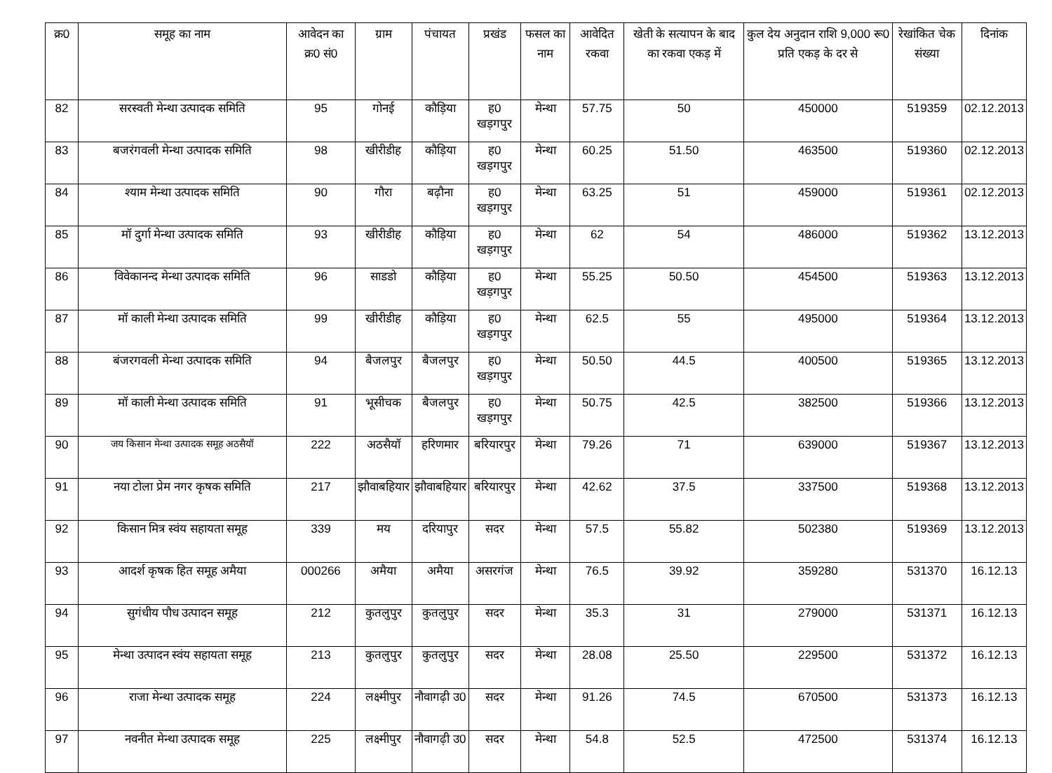| क्र0 | समूह का नाम | आवेदन का क्र0 सं0 | ग्राम | पंचायत | प्रखंड | फसल का नाम | आवेदित रकवा | खेती के सत्यापन के बाद का रकवा एकड़ में | कुल देय अनुदान राशि 9,000 रू0 प्रति एकड़ के दर से | रेखांकित चेक संख्या | दिनांक |
| --- | --- | --- | --- | --- | --- | --- | --- | --- | --- | --- | --- |
| 82 | सरस्वती मेन्था उत्पादक समिति | 95 | गोनई | कौड़िया | ह0 खड़गपुर | मेन्था | 57.75 | 50 | 450000 | 519359 | 02.12.2013 |
| 83 | बजरंगवली मेन्था उत्पादक समिति | 98 | खीरीडीह | कौड़िया | ह0 खड़गपुर | मेन्था | 60.25 | 51.50 | 463500 | 519360 | 02.12.2013 |
| 84 | श्याम मेन्था उत्पादक समिति | 90 | गौरा | बढ़ौना | ह0 खड़गपुर | मेन्था | 63.25 | 51 | 459000 | 519361 | 02.12.2013 |
| 85 | मॉ दुर्गा मेन्था उत्पादक समिति | 93 | खीरीडीह | कौड़िया | ह0 खड़गपुर | मेन्था | 62 | 54 | 486000 | 519362 | 13.12.2013 |
| 86 | विवेकानन्द मेन्था उत्पादक समिति | 96 | साडडो | कौड़िया | ह0 खड़गपुर | मेन्था | 55.25 | 50.50 | 454500 | 519363 | 13.12.2013 |
| 87 | मॉ काली मेन्था उत्पादक समिति | 99 | खीरीडीह | कौड़िया | ह0 खड़गपुर | मेन्था | 62.5 | 55 | 495000 | 519364 | 13.12.2013 |
| 88 | बंजरगवली मेन्था उत्पादक समिति | 94 | बैजलपुर | बैजलपुर | ह0 खड़गपुर | मेन्था | 50.50 | 44.5 | 400500 | 519365 | 13.12.2013 |
| 89 | मॉ काली मेन्था उत्पादक समिति | 91 | भूसीचक | बैजलपुर | ह0 खड़गपुर | मेन्था | 50.75 | 42.5 | 382500 | 519366 | 13.12.2013 |
| 90 | जय किसान मेन्था उत्पादक समूह अठसैयॉ | 222 | अठसैयॉ | हरिणमार | बरियारपुर | मेन्था | 79.26 | 71 | 639000 | 519367 | 13.12.2013 |
| 91 | नया टोला प्रेम नगर कृषक समिति | 217 | झौवाबहियार | झौवाबहियार | बरियारपुर | मेन्था | 42.62 | 37.5 | 337500 | 519368 | 13.12.2013 |
| 92 | किसान मित्र स्वंय सहायता समूह | 339 | मय | दरियापुर | सदर | मेन्था | 57.5 | 55.82 | 502380 | 519369 | 13.12.2013 |
| 93 | आदर्श कृषक हित समूह अमैया | 000266 | अमैया | अमैया | असरगंज | मेन्था | 76.5 | 39.92 | 359280 | 531370 | 16.12.13 |
| 94 | सुगंधीय पौध उत्पादन समूह | 212 | कुतलुपुर | कुतलुपुर | सदर | मेन्था | 35.3 | 31 | 279000 | 531371 | 16.12.13 |
| 95 | मेन्था उत्पादन स्वंय सहायता समूह | 213 | कुतलुपुर | कुतलुपुर | सदर | मेन्था | 28.08 | 25.50 | 229500 | 531372 | 16.12.13 |
| 96 | राजा मेन्था उत्पादक समूह | 224 | लक्ष्मीपुर | नौवागढ़ी उ0 | सदर | मेन्था | 91.26 | 74.5 | 670500 | 531373 | 16.12.13 |
| 97 | नवनीत मेन्था उत्पादक समूह | 225 | लक्ष्मीपुर | नौवागढ़ी उ0 | सदर | मेन्था | 54.8 | 52.5 | 472500 | 531374 | 16.12.13 |